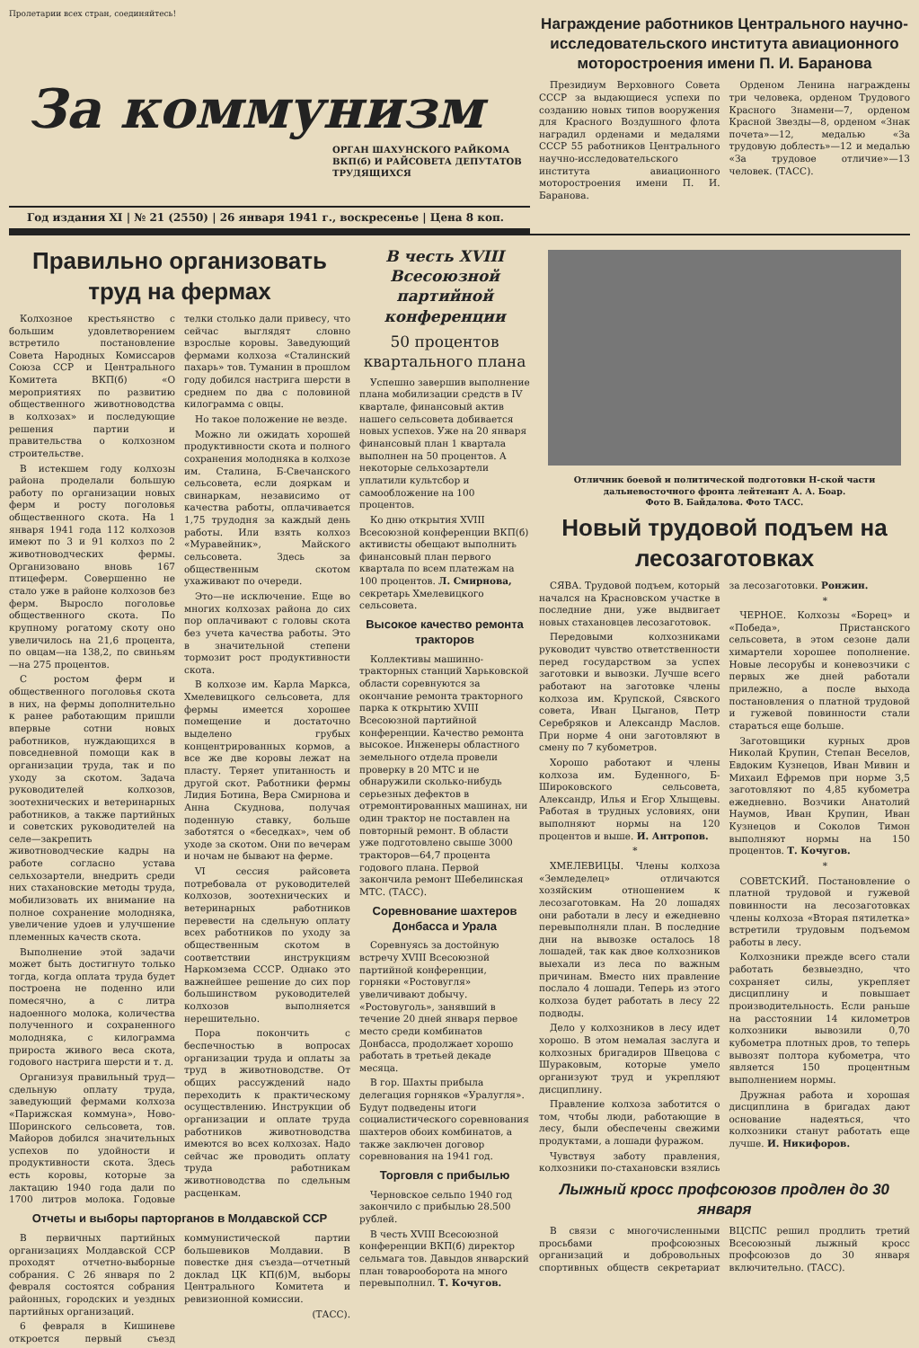Пролетарии всех стран, соединяйтесь!
За коммунизм
ОРГАН ШАХУНСКОГО РАЙКОМА ВКП(б) И РАЙСОВЕТА ДЕПУТАТОВ ТРУДЯЩИХСЯ
Год издания XI | № 21 (2550) | 26 января 1941 г., воскресенье | Цена 8 коп.
Награждение работников Центрального научно-исследовательского института авиационного моторостроения имени П. И. Баранова
Президиум Верховного Совета СССР за выдающиеся успехи по созданию новых типов вооружения для Красного Воздушного флота наградил орденами и медалями СССР 55 работников Центрального научно-исследовательского института авиационного моторостроения имени П. И. Баранова.
Орденом Ленина награждены три человека, орденом Трудового Красного Знамени—7, орденом Красной Звезды—8, орденом «Знак почета»—12, медалью «За трудовую доблесть»—12 и медалью «За трудовое отличие»—13 человек. (ТАСС).
Правильно организовать труд на фермах
Колхозное крестьянство с большим удовлетворением встретило постановление Совета Народных Комиссаров Союза ССР и Центрального Комитета ВКП(б) «О мероприятиях по развитию общественного животноводства в колхозах» и последующие решения партии и правительства о колхозном строительстве.
В истекшем году колхозы района проделали большую работу по организации новых ферм и росту поголовья общественного скота. На 1 января 1941 года 112 колхозов имеют по 3 и 91 колхоз по 2 животноводческих фермы. Организовано вновь 167 птицеферм. Совершенно не стало уже в районе колхозов без ферм. Выросло поголовье общественного скота. По крупному рогатому скоту оно увеличилось на 21,6 процента, по овцам—на 138,2, по свиньям—на 275 процентов.
С ростом ферм и общественного поголовья скота в них, на фермы дополнительно к ранее работающим пришли впервые сотни новых работников, нуждающихся в повседневной помощи как в организации труда, так и по уходу за скотом. Задача руководителей колхозов, зоотехнических и ветеринарных работников, а также партийных и советских руководителей на селе—закрепить животноводческие кадры на работе согласно устава сельхозартели, внедрить среди них стахановские методы труда, мобилизовать их вниманиe на полное сохранение молодняка, увеличение удоев и улучшение племенных качеств скота.
Выполнение этой задачи может быть достигнуто только тогда, когда оплата труда будет построена не поденно или помесячно, а с литра надоенного молока, количества полученного и сохраненного молодняка, с килограмма прироста живого веса скота, годового настрига шерсти и т. д.
Организуя правильный труд—сдельную оплату труда, заведующий фермами колхоза «Парижская коммуна», Ново-Шоринского сельсовета, тов. Майоров добился значительных успехов по удойности и продуктивности скота. Здесь есть коровы, которые за лактацию 1940 года дали по 1700 литров молока. Годовые телки столько дали привесу, что сейчас выглядят словно взрослые коровы. Заведующий фермами колхоза «Сталинский пахарь» тов. Туманин в прошлом году добился настрига шерсти в среднем по два с половиной килограмма с овцы.
Но такое положение не везде.
Можно ли ожидать хорошей продуктивности скота и полного сохранения молодняка в колхозе им. Сталина, Б-Свечанского сельсовета, если дояркам и свинаркам, независимо от качества работы, оплачивается 1,75 трудодня за каждый день работы. Или взять колхоз «Муравейник», Майского сельсовета. Здесь за общественным скотом ухаживают по очереди.
Это—не исключение. Еще во многих колхозах района до сих пор оплачивают с головы скота без учета качества работы. Это в значительной степени тормозит рост продуктивности скота.
В колхозе им. Карла Маркса, Хмелевицкого сельсовета, для фермы имеется хорошее помещение и достаточно выделено грубых концентрированных кормов, а все же две коровы лежат на пласту. Теряет упитанность и другой скот. Работники фермы Лидия Ботина, Вера Смирнова и Анна Скуднова, получая поденную ставку, больше заботятся о «беседках», чем об уходе за скотом. Они по вечерам и ночам не бывают на ферме.
VI сессия райсовета потребовала от руководителей колхозов, зоотехнических и ветеринарных работников перевести на сдельную оплату всех работников по уходу за общественным скотом в соответствии инструкциям Наркомзема СССР. Однако это важнейшее решение до сих пор большинством руководителей колхозов выполняется нерешительно.
Пора покончить с беспечностью в вопросах организации труда и оплаты за труд в животноводстве. От общих рассуждений надо переходить к практическому осуществлению. Инструкции об организации и оплате труда работников животноводства имеются во всех колхозах. Надо сейчас же проводить оплату труда работникам животноводства по сдельным расценкам.
Отчеты и выборы парторганов в Молдавской ССР
В первичных партийных организациях Молдавской ССР проходят отчетно-выборные собрания. С 26 января по 2 февраля состоятся собрания районных, городских и уездных партийных организаций.
6 февраля в Кишиневе откроется первый съезд коммунистической партии большевиков Молдавии. В повестке дня съезда—отчетный доклад ЦК КП(б)М, выборы Центрального Комитета и ревизионной комиссии.
(ТАСС).
В честь XVIII Всесоюзной партийной конференции
50 процентов квартального плана
Успешно завершив выполнение плана мобилизации средств в IV квартале, финансовый актив нашего сельсовета добивается новых успехов. Уже на 20 января финансовый план 1 квартала выполнен на 50 процентов. А некоторые сельхозартели уплатили культсбор и самообложение на 100 процентов.
Ко дню открытия XVIII Всесоюзной конференции ВКП(б) активисты обещают выполнить финансовый план первого квартала по всем платежам на 100 процентов. Л. Смирнова, секретарь Хмелевицкого сельсовета.
Высокое качество ремонта тракторов
Коллективы машинно-тракторных станций Харьковской области соревнуются за окончание ремонта тракторного парка к открытию XVIII Всесоюзной партийной конференции. Качество ремонта высокое. Инженеры областного земельного отдела провели проверку в 20 МТС и не обнаружили сколько-нибудь серьезных дефектов в отремонтированных машинах, ни один трактор не поставлен на повторный ремонт. В области уже подготовлено свыше 3000 тракторов—64,7 процента годового плана. Первой закончила ремонт Шебелинская МТС. (ТАСС).
Соревнование шахтеров Донбасса и Урала
Соревнуясь за достойную встречу XVIII Всесоюзной партийной конференции, горняки «Ростовугля» увеличивают добычу. «Ростовуголь», занявший в течение 20 дней января первое место среди комбинатов Донбасса, продолжает хорошо работать в третьей декаде месяца.
В гор. Шахты прибыла делегация горняков «Уралугля». Будут подведены итоги социалистического соревнования шахтеров обоих комбинатов, а также заключен договор соревнования на 1941 год.
Торговля с прибылью
Черновское сельпо 1940 год закончило с прибылью 28.500 рублей.
В честь XVIII Всесоюзной конференции ВКП(б) директор сельмага тов. Давыдов январский план товарооборота на много перевыполнил. Т. Кочугов.
Отличник боевой и политической подготовки Н-ской части дальневосточного фронта лейтенант А. А. Боар.
Фото В. Байдалова. Фото ТАСС.
Новый трудовой подъем на лесозаготовках
СЯВА. Трудовой подъем, который начался на Красновском участке в последние дни, уже выдвигает новых стахановцев лесозаготовок.
Передовыми колхозниками руководит чувство ответственности перед государством за успех заготовки и вывозки. Лучше всего работают на заготовке члены колхоза им. Крупской, Сявского совета, Иван Цыганов, Петр Серебряков и Александр Маслов. При норме 4 они заготовляют в смену по 7 кубометров.
Хорошо работают и члены колхоза им. Буденного, Б-Широковского сельсовета, Александр, Илья и Егор Хлыщевы. Работая в трудных условиях, они выполняют нормы на 120 процентов и выше. И. Антропов.
*
ХМЕЛЕВИЦЫ. Члены колхоза «Земледелец» отличаются хозяйским отношением к лесозаготовкам. На 20 лошадях они работали в лесу и ежедневно перевыполняли план. В последние дни на вывозке осталось 18 лошадей, так как двое колхозников выехали из леса по важным причинам. Вместо них правление послало 4 лошади. Теперь из этого колхоза будет работать в лесу 22 подводы.
Дело у колхозников в лесу идет хорошо. В этом немалая заслуга и колхозных бригадиров Швецова с Шураковым, которые умело организуют труд и укрепляют дисциплину.
Правление колхоза заботится о том, чтобы люди, работающие в лесу, были обеспечены свежими продуктами, а лошади фуражом.
Чувствуя заботу правления, колхозники по-стахановски взялись за лесозаготовки. Ронжин.
*
ЧЕРНОЕ. Колхозы «Борец» и «Победа», Пристанского сельсовета, в этом сезоне дали химартели хорошее пополнение. Новые лесорубы и коневозчики с первых же дней работали прилежно, а после выхода постановления о платной трудовой и гужевой повинности стали стараться еще больше.
Заготовщики курных дров Николай Крупин, Степан Веселов, Евдоким Кузнецов, Иван Мивин и Михаил Ефремов при норме 3,5 заготовляют по 4,85 кубометра ежедневно. Возчики Анатолий Наумов, Иван Крупин, Иван Кузнецов и Соколов Тимон выполняют нормы на 150 процентов. Т. Кочугов.
*
СОВЕТСКИЙ. Постановление о платной трудовой и гужевой повинности на лесозаготовках члены колхоза «Вторая пятилетка» встретили трудовым подъемом работы в лесу.
Колхозники прежде всего стали работать безвыездно, что сохраняет силы, укрепляет дисциплину и повышает производительность. Если раньше на расстоянии 14 километров колхозники вывозили 0,70 кубометра плотных дров, то теперь вывозят полтора кубометра, что является 150 процентным выполнением нормы.
Дружная работа и хорошая дисциплина в бригадах дают основание надеяться, что колхозники станут работать еще лучше. И. Никифоров.
Лыжный кросс профсоюзов продлен до 30 января
В связи с многочисленными просьбами профсоюзных организаций и добровольных спортивных обществ секретариат ВЦСПС решил продлить третий Всесоюзный лыжный кросс профсоюзов до 30 января включительно. (ТАСС).